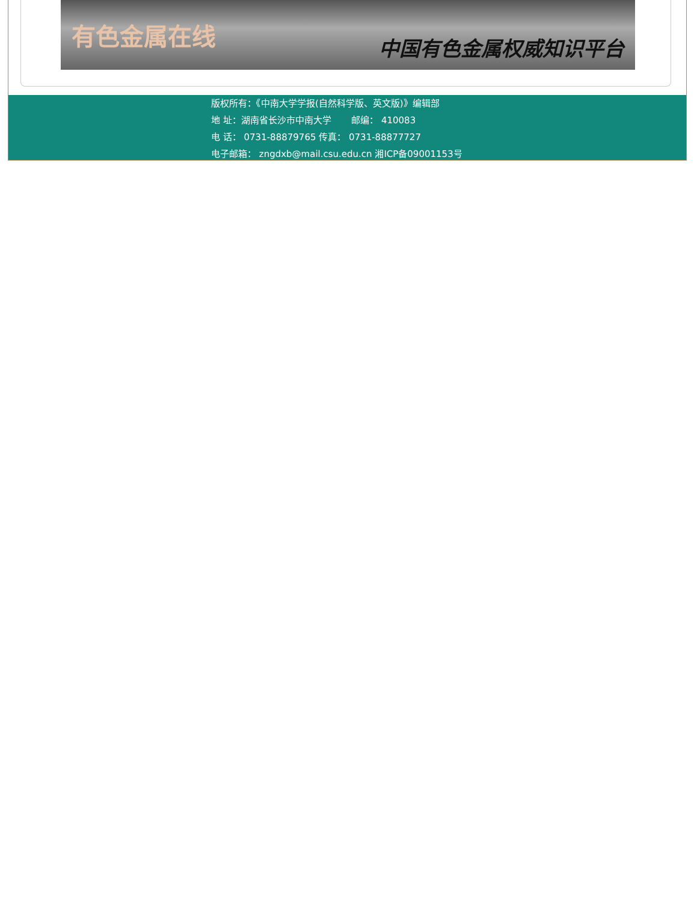有色金属在线 中国有色金属权威知识平台
版权所有：《中南大学学报(自然科学版、英文版)》编辑部
地 址：湖南省长沙市中南大学 邮编： 410083
电 话： 0731-88879765 传真： 0731-88877727
电子邮箱： zngdxb@mail.csu.edu.cn 湘ICP备09001153号